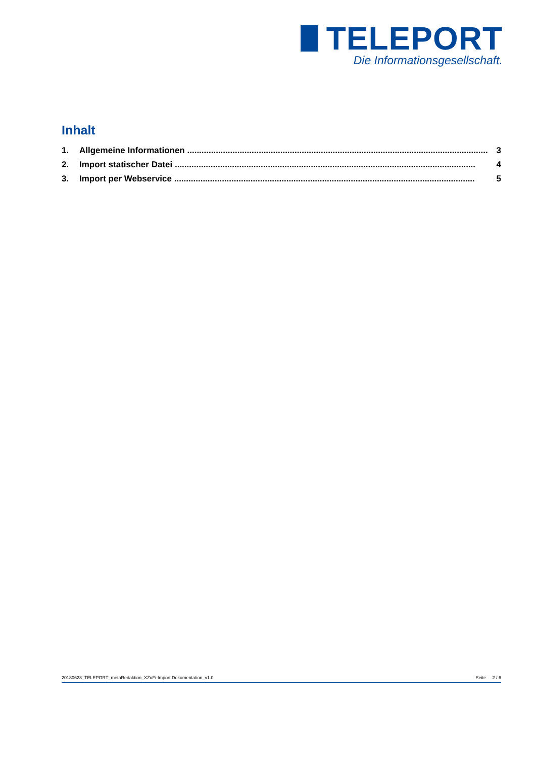TELEPORT
Die Informationsgesellschaft.
Inhalt
1. Allgemeine Informationen .............................................................................................................................. 3
2. Import statischer Datei .............................................................................................................................. 4
3. Import per Webservice .............................................................................................................................. 5
20180628_TELEPORT_metaRedaktion_XZuFi-Import Dokumentation_v1.0 Seite 2 / 6